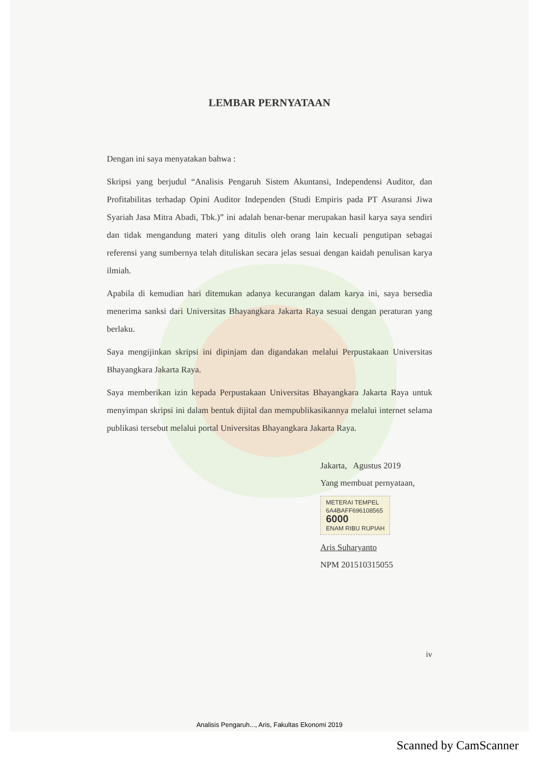LEMBAR PERNYATAAN
Dengan ini saya menyatakan bahwa :
Skripsi yang berjudul “Analisis Pengaruh Sistem Akuntansi, Independensi Auditor, dan Profitabilitas terhadap Opini Auditor Independen (Studi Empiris pada PT Asuransi Jiwa Syariah Jasa Mitra Abadi, Tbk.)” ini adalah benar-benar merupakan hasil karya saya sendiri dan tidak mengandung materi yang ditulis oleh orang lain kecuali pengutipan sebagai referensi yang sumbernya telah dituliskan secara jelas sesuai dengan kaidah penulisan karya ilmiah.
Apabila di kemudian hari ditemukan adanya kecurangan dalam karya ini, saya bersedia menerima sanksi dari Universitas Bhayangkara Jakarta Raya sesuai dengan peraturan yang berlaku.
Saya mengijinkan skripsi ini dipinjam dan digandakan melalui Perpustakaan Universitas Bhayangkara Jakarta Raya.
Saya memberikan izin kepada Perpustakaan Universitas Bhayangkara Jakarta Raya untuk menyimpan skripsi ini dalam bentuk dijital dan mempublikasikannya melalui internet selama publikasi tersebut melalui portal Universitas Bhayangkara Jakarta Raya.
Jakarta, Agustus 2019
Yang membuat pernyataan,
METERAI TEMPEL
6A4BAFF696108565
6000
ENAM RIBU RUPIAH
Aris Suharyanto
NPM 201510315055
iv
Analisis Pengaruh..., Aris, Fakultas Ekonomi 2019
Scanned by CamScanner